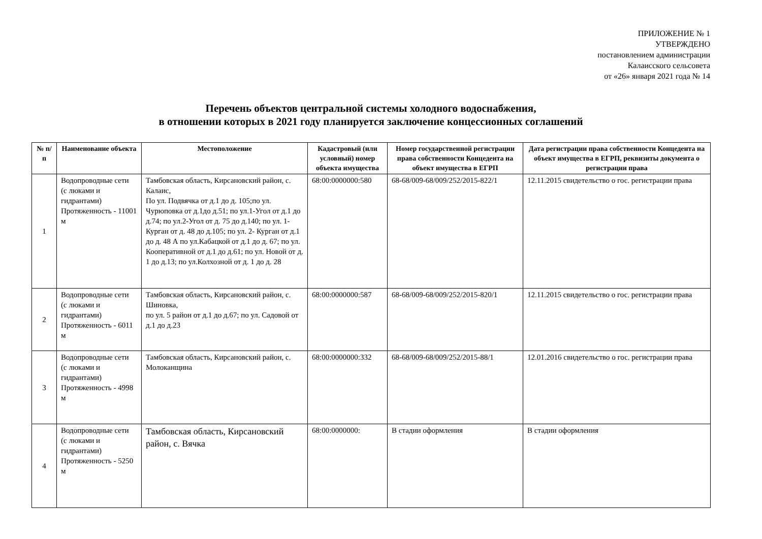ПРИЛОЖЕНИЕ № 1
УТВЕРЖДЕНО
постановлением администрации
Калаисского сельсовета
от «26» января 2021 года № 14
Перечень объектов центральной системы холодного водоснабжения,
в отношении которых в 2021 году планируется заключение концессионных соглашений
| № п/п | Наименование объекта | Местоположение | Кадастровый (или условный) номер объекта имущества | Номер государственной регистрации права собственности Концедента на объект имущества в ЕГРП | Дата регистрации права собственности Концедента на объект имущества в ЕГРП, реквизиты документа о регистрации права |
| --- | --- | --- | --- | --- | --- |
| 1 | Водопроводные сети (с люками и гидрантами) Протяженность - 11001 м | Тамбовская область, Кирсановский район, с. Калаис, По ул. Подвячка от д.1 до д. 105;по ул. Чурюповка от д.1до д.51; по ул.1-Угол от д.1 до д.74; по ул.2-Угол от д. 75 до д.140; по ул. 1-Курган от д. 48 до д.105; по ул. 2- Курган от д.1 до д. 48 А по ул.Кабацкой от д.1 до д. 67; по ул. Кооперативной от д.1 до д.61; по ул. Новой от д. 1 до д.13; по ул.Колхозной от д. 1 до д. 28 | 68:00:0000000:580 | 68-68/009-68/009/252/2015-822/1 | 12.11.2015 свидетельство о гос. регистрации права |
| 2 | Водопроводные сети (с люками и гидрантами) Протяженность - 6011 м | Тамбовская область, Кирсановский район, с. Шиновка, по ул. 5 район от д.1 до д.67; по ул. Садовой от д.1 до д.23 | 68:00:0000000:587 | 68-68/009-68/009/252/2015-820/1 | 12.11.2015 свидетельство о гос. регистрации права |
| 3 | Водопроводные сети (с люками и гидрантами) Протяженность - 4998 м | Тамбовская область, Кирсановский район, с. Молоканщина | 68:00:0000000:332 | 68-68/009-68/009/252/2015-88/1 | 12.01.2016 свидетельство о гос. регистрации права |
| 4 | Водопроводные сети (с люками и гидрантами) Протяженность - 5250 м | Тамбовская область, Кирсановский район, с. Вячка | 68:00:0000000: | В стадии оформления | В стадии оформления |